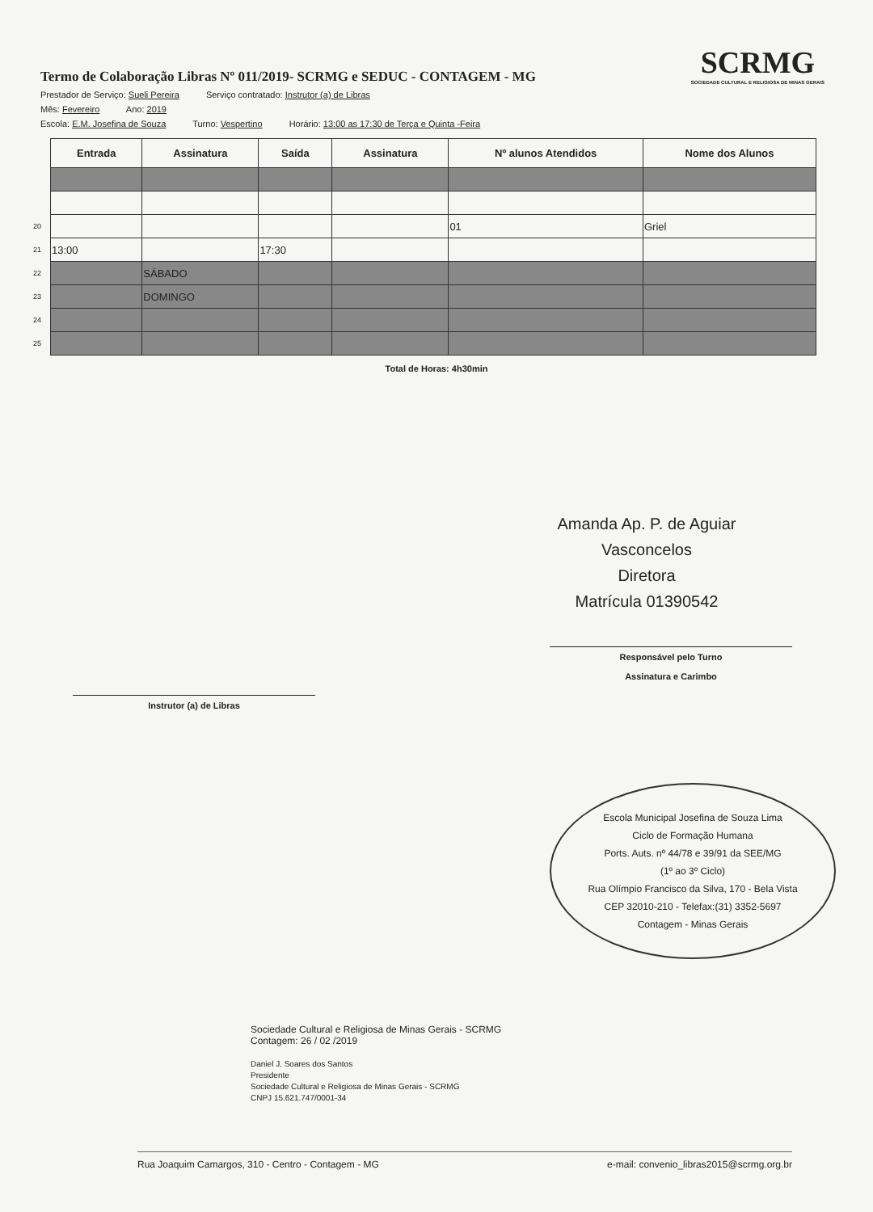Termo de Colaboração Libras Nº 011/2019- SCRMG e SEDUC - CONTAGEM - MG
SCRMG
SOCIEDADE CULTURAL E RELIGIOSA DE MINAS GERAIS
Prestador de Serviço: Sueli Pereira Serviço contratado: Instrutor (a) de Libras
Mês: Fevereiro Ano: 2019
Escola: E.M. Josefina de Souza Turno: Vespertino Horário: 13:00 as 17:30 de Terça e Quinta -Feira
| | Entrada | Assinatura | Saída | Assinatura | Nº alunos Atendidos | Nome dos Alunos |
| --- | --- | --- | --- | --- | --- | --- |
| 20 | | | | | 01 | Griel |
| 21 | 13:00 | | 17:30 | | | |
| 22 | | SÁBADO | | | | |
| 23 | | DOMINGO | | | | |
| 24 | | | | | | |
| 25 | | | | | | |
Total de Horas: 4h30min
Amanda Ap. P. de Aguiar Vasconcelos
Diretora
Matrícula 01390542
Instrutor (a) de Libras
Responsável pelo Turno
Assinatura e Carimbo
Escola Municipal Josefina de Souza Lima
Ciclo de Formação Humana
Ports. Auts. nº 44/78 e 39/91 da SEE/MG
(1º ao 3º Ciclo)
Rua Olímpio Francisco da Silva, 170 - Bela Vista
CEP 32010-210 - Telefax:(31) 3352-5697
Contagem - Minas Gerais
Sociedade Cultural e Religiosa de Minas Gerais - SCRMG
Contagem: 26 / 02 /2019
Daniel J. Soares dos Santos
Presidente
Sociedade Cultural e Religiosa de Minas Gerais - SCRMG
CNPJ 15.621.747/0001-34
Rua Joaquim Camargos, 310 - Centro - Contagem - MG e-mail: convenio_libras2015@scrmg.org.br